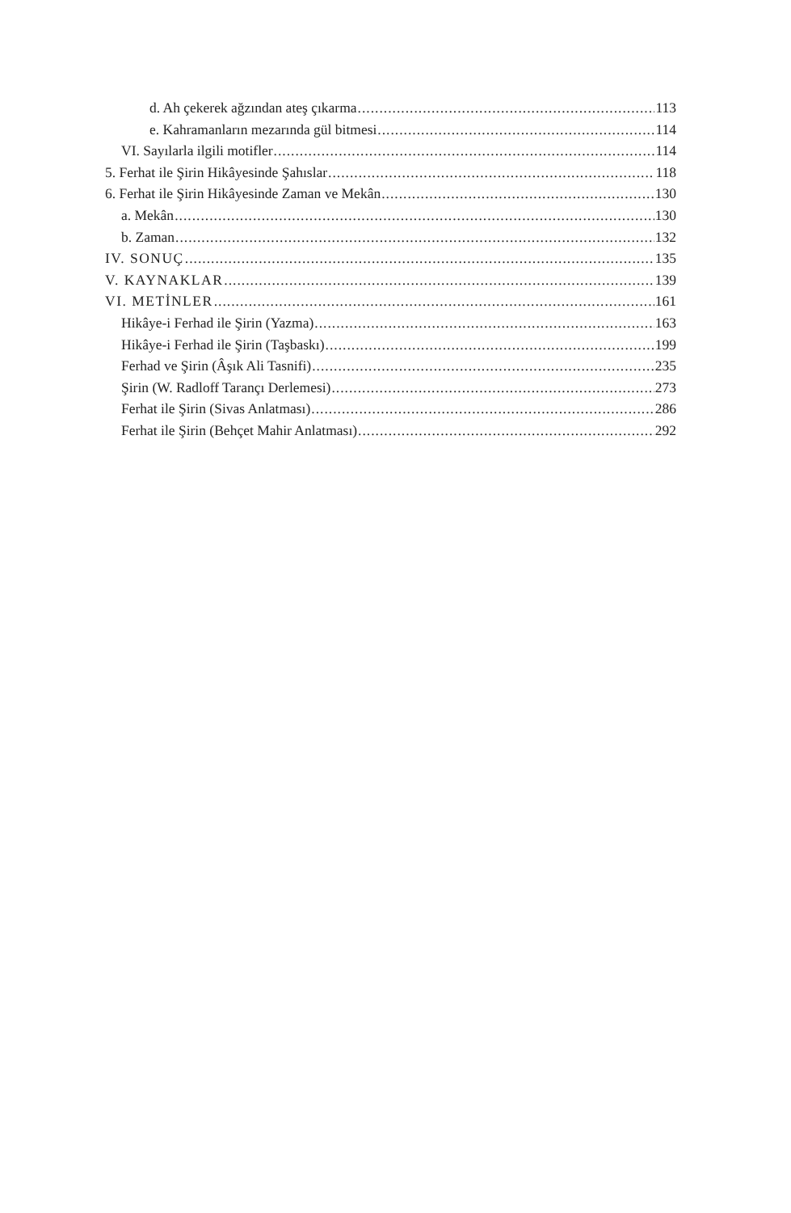d. Ah çekerek ağzından ateş çıkarma 113
e. Kahramanların mezarında gül bitmesi 114
VI. Sayılarla ilgili motifler 114
5. Ferhat ile Şirin Hikâyesinde Şahıslar 118
6. Ferhat ile Şirin Hikâyesinde Zaman ve Mekân 130
a. Mekân 130
b. Zaman 132
IV. SONUÇ 135
V. KAYNAKLAR 139
VI. METİNLER 161
Hikâye-i Ferhad ile Şirin (Yazma) 163
Hikâye-i Ferhad ile Şirin (Taşbaskı) 199
Ferhad ve Şirin (Âşık Ali Tasnifi) 235
Şirin (W. Radloff Tarançı Derlemesi) 273
Ferhat ile Şirin (Sivas Anlatması) 286
Ferhat ile Şirin (Behçet Mahir Anlatması) 292